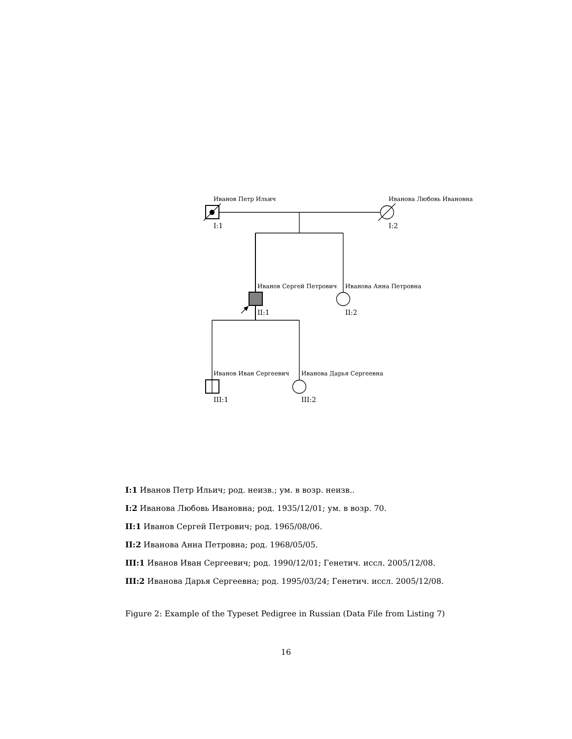Иванов Петр Ильич Иванова Любовь Ивановна
I:1 I:2
Иванов Сергей Петрович Иванова Анна Петровна
II:1 II:2
Иванов Иван Сергеевич Иванова Дарья Сергеевна
III:1 III:2
I:1 Иванов Петр Ильич; род. неизв.; ум. в возр. неизв..
I:2 Иванова Любовь Ивановна; род. 1935/12/01; ум. в возр. 70.
II:1 Иванов Сергей Петрович; род. 1965/08/06.
II:2 Иванова Анна Петровна; род. 1968/05/05.
III:1 Иванов Иван Сергеевич; род. 1990/12/01; Генетич. иссл. 2005/12/08.
III:2 Иванова Дарья Сергеевна; род. 1995/03/24; Генетич. иссл. 2005/12/08.
Figure 2: Example of the Typeset Pedigree in Russian (Data File from Listing 7)
16